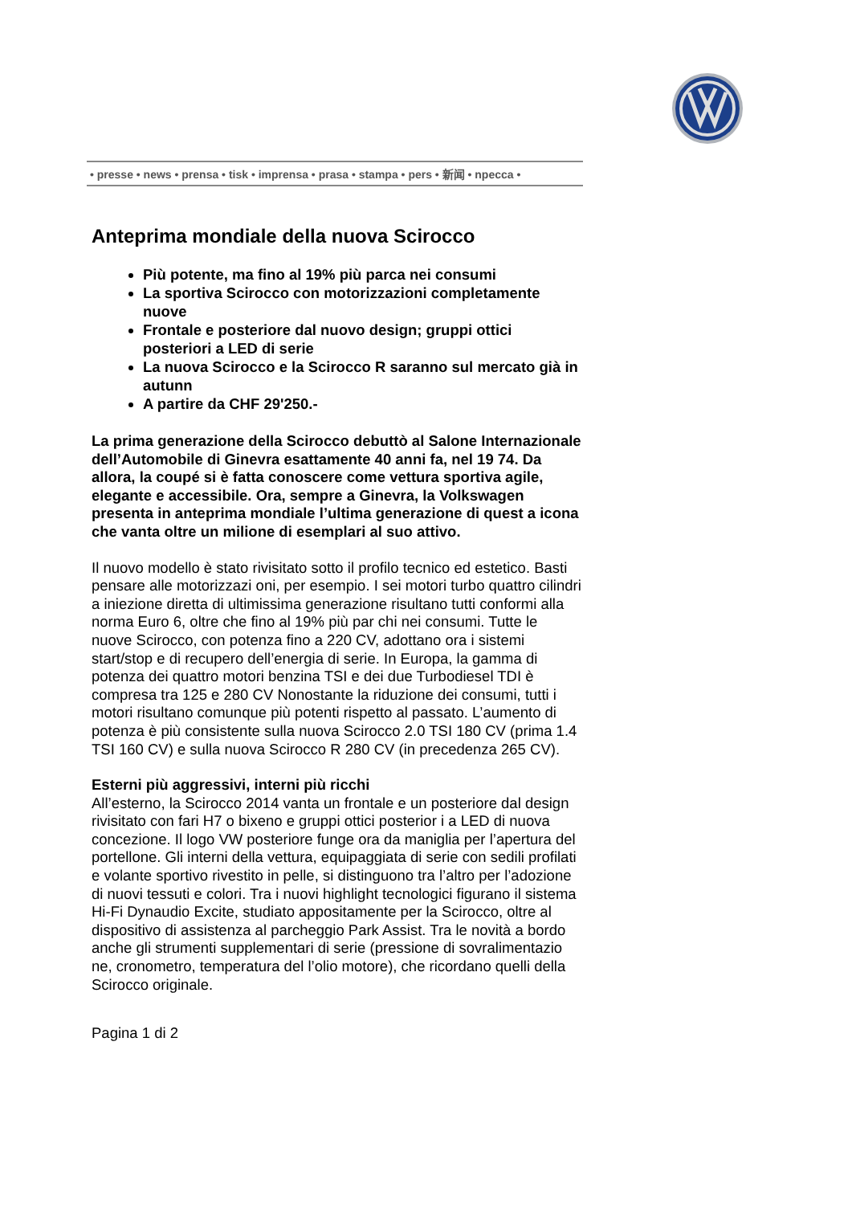• presse • news • prensa • tisk • imprensa • prasa • stampa • pers • 新闻 • npecca •
Anteprima mondiale della nuova Scirocco
Più potente, ma fino al 19% più parca nei consumi
La sportiva Scirocco con motorizzazioni completamente nuove
Frontale e posteriore dal nuovo design; gruppi ottici posteriori a LED di serie
La nuova Scirocco e la Scirocco R saranno sul mercato già in autunn
A partire da CHF 29'250.-
La prima generazione della Scirocco debuttò al Salone Internazionale dell’Automobile di Ginevra esattamente 40 anni fa, nel 19 74. Da allora, la coupé si è fatta conoscere come vettura sportiva agile, elegante e accessibile. Ora, sempre a Ginevra, la Volkswagen presenta in anteprima mondiale l’ultima generazione di quest a icona che vanta oltre un milione di esemplari al suo attivo.
Il nuovo modello è stato rivisitato sotto il profilo tecnico ed estetico. Basti pensare alle motorizzazi oni, per esempio. I sei motori turbo quattro cilindri a iniezione diretta di ultimissima generazione risultano tutti conformi alla norma Euro 6, oltre che fino al 19% più par chi nei consumi. Tutte le nuove Scirocco, con potenza fino a 220 CV, adottano ora i sistemi start/stop e di recupero dell’energia di serie. In Europa, la gamma di potenza dei quattro motori benzina TSI e dei due Turbodiesel TDI è compresa tra 125 e 280 CV Nonostante la riduzione dei consumi, tutti i motori risultano comunque più potenti rispetto al passato. L’aumento di potenza è più consistente sulla nuova Scirocco 2.0 TSI 180 CV (prima 1.4 TSI 160 CV) e sulla nuova Scirocco R 280 CV (in precedenza 265 CV).
Esterni più aggressivi, interni più ricchi
All’esterno, la Scirocco 2014 vanta un frontale e un posteriore dal design rivisitato con fari H7 o bixeno e gruppi ottici posterior i a LED di nuova concezione. Il logo VW posteriore funge ora da maniglia per l’apertura del portellone. Gli interni della vettura, equipaggiata di serie con sedili profilati e volante sportivo rivestito in pelle, si distinguono tra l’altro per l’adozione di nuovi tessuti e colori. Tra i nuovi highlight tecnologici figurano il sistema Hi-Fi Dynaudio Excite, studiato appositamente per la Scirocco, oltre al dispositivo di assistenza al parcheggio Park Assist. Tra le novità a bordo anche gli strumenti supplementari di serie (pressione di sovralimentazio ne, cronometro, temperatura del l’olio motore), che ricordano quelli della Scirocco originale.
Pagina 1 di 2